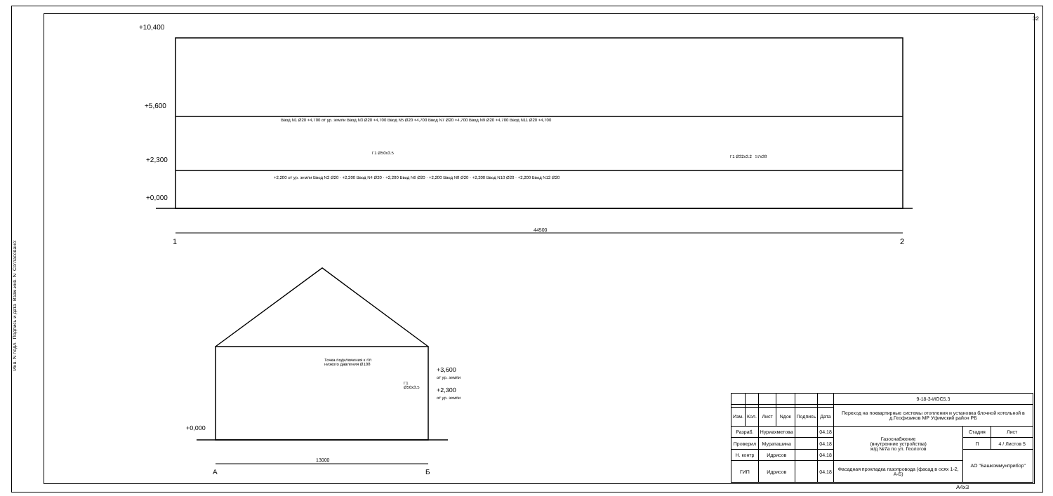32
Согласовано:
Взам.инв. N
Подпись и дата
Инв. N подл.
+10,400
+5,600
+2,300
+0,000
44500
1 2
Ввод N1 Ø20 +4,700 от ур. земли Ввод N3 Ø20 +4,700 Ввод N5 Ø20 +4,700 Ввод N7 Ø20 +4,700 Ввод N9 Ø20 +4,700 Ввод N11 Ø20 +4,700
Г1 Ø50x3.5
Г1 Ø32x3.2 57x38
+2,200 от ур. земли Ввод N2 Ø20 · +2,200 Ввод N4 Ø20 · +2,200 Ввод N6 Ø20 · +2,200 Ввод N8 Ø20 · +2,200 Ввод N10 Ø20 · +2,200 Ввод N12 Ø20
Точка подключения к г/п
низкого давления Ø108
Г1
Ø50x3.5
+3,600
от ур. земли
+2,300
от ур. земли
+0,000
13000
А Б
| | | | | | | 9-18-3-ИОС5.3 | | |
| | | | | | | Переход на поквартирные системы отопления и установка блочной котельной в д.Геофизиков МР Уфимский район РБ | | |
| Изм. | Кол. | Лист | Nдок | Подпись | Дата | | | |
| Разраб. | | Нуриахметова | | | 04.18 | Газоснабжение (внутренние устройства) ж/д №7а по ул. Геологов | Стадия | Лист |
| Проверил | | Мураташина | | | 04.18 | | П | 4 / Листов 5 |
| Н. контр | | Идрисов | | | 04.18 | | АО "Башкоммунприбор" | |
| ГИП | | Идрисов | | | 04.18 | Фасадная прокладка газопровода (фасад в осях 1-2, А-Б) | | |
А4х3